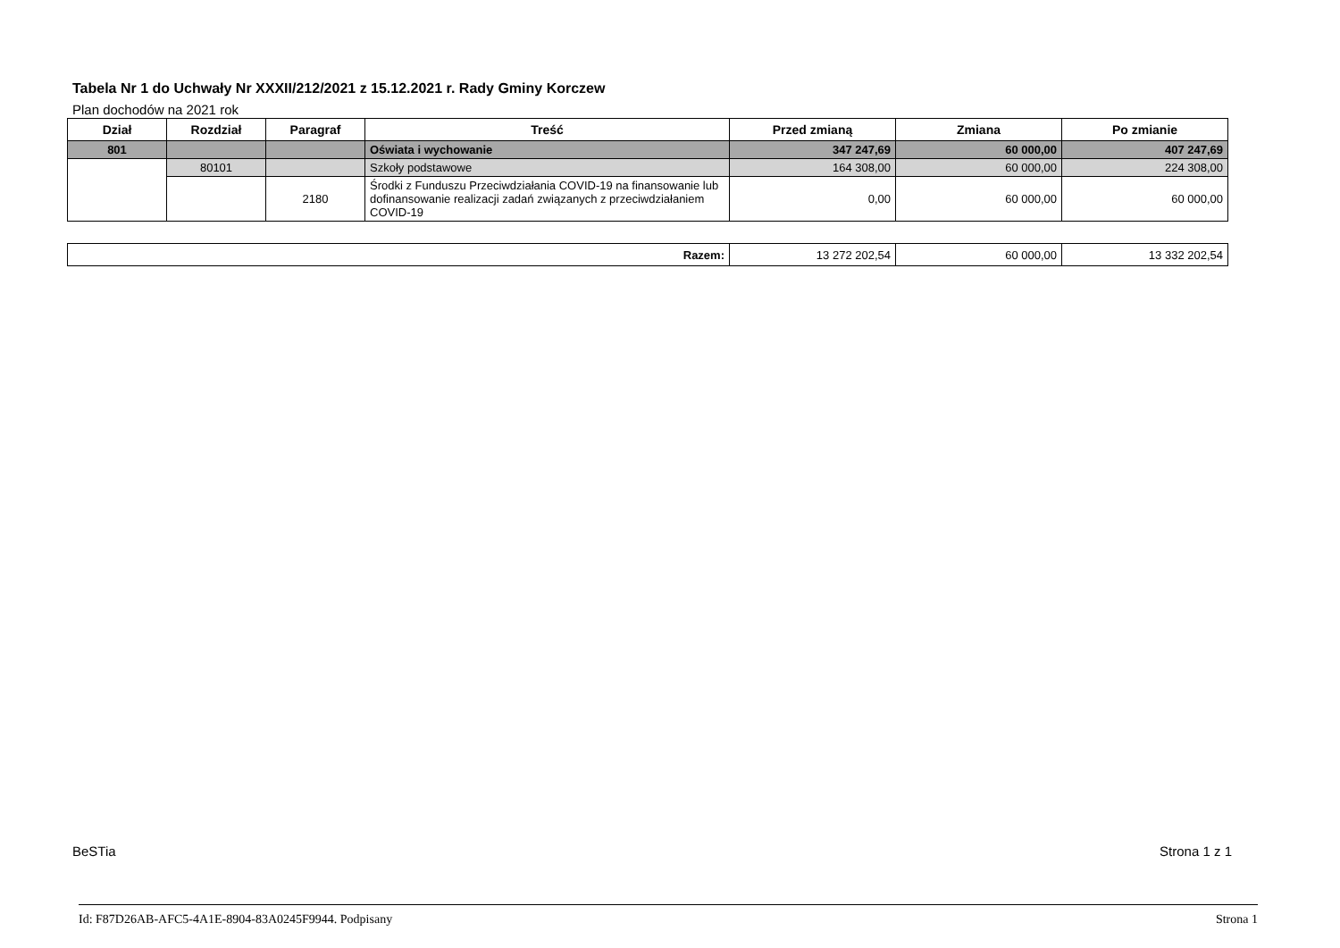Tabela Nr 1 do Uchwały Nr XXXII/212/2021 z 15.12.2021 r. Rady Gminy Korczew
Plan dochodów na 2021 rok
| Dział | Rozdział | Paragraf | Treść | Przed zmianą | Zmiana | Po zmianie |
| --- | --- | --- | --- | --- | --- | --- |
| 801 | | | Oświata i wychowanie | 347 247,69 | 60 000,00 | 407 247,69 |
| | 80101 | | Szkoły podstawowe | 164 308,00 | 60 000,00 | 224 308,00 |
| | | 2180 | Środki z Funduszu Przeciwdziałania COVID-19 na finansowanie lub dofinansowanie realizacji zadań związanych z przeciwdziałaniem COVID-19 | 0,00 | 60 000,00 | 60 000,00 |
| Razem: | 13 272 202,54 | 60 000,00 | 13 332 202,54 |
BeSTia Strona 1 z 1
Id: F87D26AB-AFC5-4A1E-8904-83A0245F9944. Podpisany Strona 1